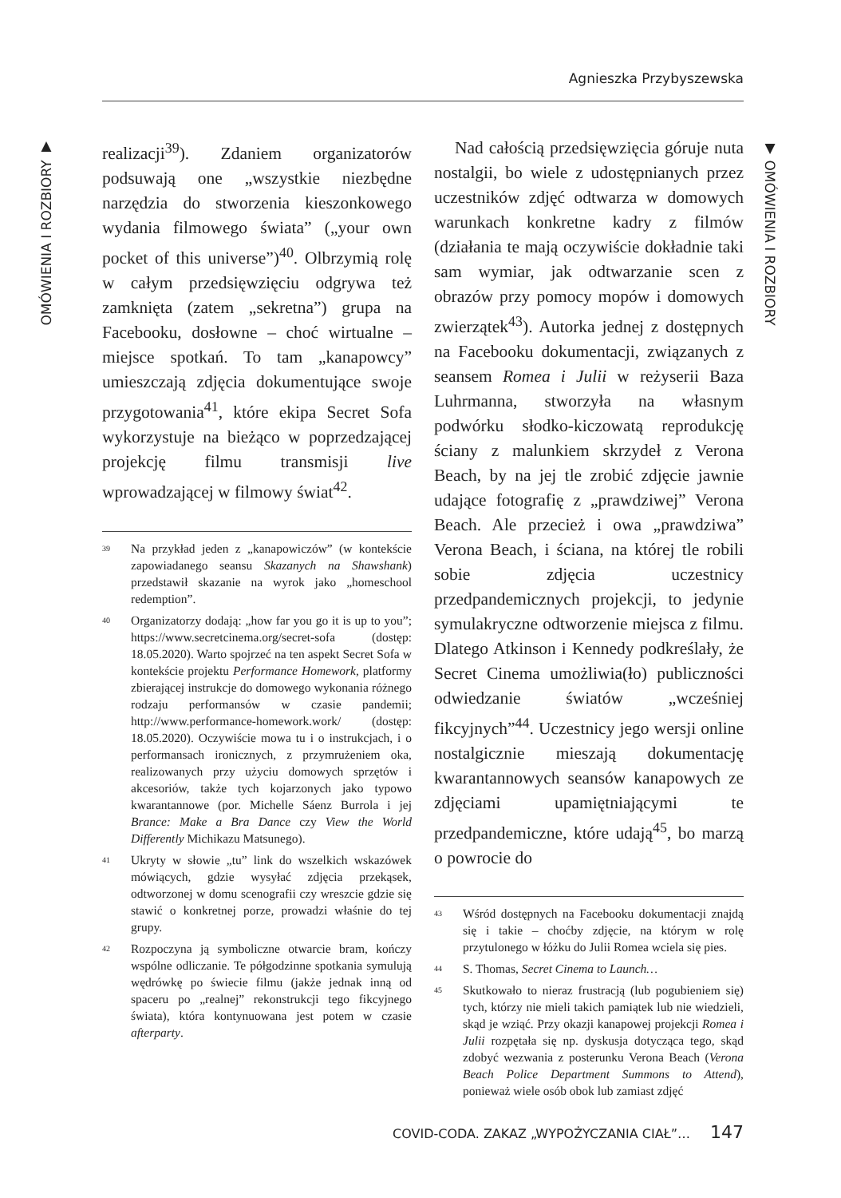Agnieszka Przybyszewska
OMÓWIENIA I ROZBIORY ▼
realizacji<sup>39</sup>). Zdaniem organizatorów podsuwają one „wszystkie niezbędne narzędzia do stworzenia kieszonkowego wydania filmowego świata” („your own pocket of this universe”)<sup>40</sup>. Olbrzymią rolę w całym przedsięwzięciu odgrywa też zamknięta (zatem „sekretna”) grupa na Facebooku, dosłowne – choć wirtualne – miejsce spotkań. To tam „kanapowcy” umieszczają zdjęcia dokumentujące swoje przygotowania<sup>41</sup>, które ekipa Secret Sofa wykorzystuje na bieżąco w poprzedzającej projekcję filmu transmisji live wprowadzającej w filmowy świat<sup>42</sup>.
<sup>39</sup> Na przykład jeden z „kanapowiczów” (w kontekście zapowiadanego seansu Skazanych na Shawshank) przedstawił skazanie na wyrok jako „homeschool redemption”.
<sup>40</sup> Organizatorzy dodają: „how far you go it is up to you”; https://www.secretcinema.org/secret-sofa (dostęp: 18.05.2020). Warto spojrzeć na ten aspekt Secret Sofa w kontekście projektu Performance Homework, platformy zbierającej instrukcje do domowego wykonania różnego rodzaju performansów w czasie pandemii; http://www.performance-homework.work/ (dostęp: 18.05.2020). Oczywiście mowa tu i o instrukcjach, i o performansach ironicznych, z przymrużeniem oka, realizowanych przy użyciu domowych sprzętów i akcesoriów, także tych kojarzonych jako typowo kwarantannowe (por. Michelle Sáenz Burrola i jej Brance: Make a Bra Dance czy View the World Differently Michikazu Matsunego).
<sup>41</sup> Ukryty w słowie „tu” link do wszelkich wskazówek mówiących, gdzie wysyłać zdjęcia przekąsek, odtworzonej w domu scenografii czy wreszcie gdzie się stawić o konkretnej porze, prowadzi właśnie do tej grupy.
<sup>42</sup> Rozpoczyna ją symboliczne otwarcie bram, kończy wspólne odliczanie. Te półgodzinne spotkania symulują wędrówkę po świecie filmu (jakże jednak inną od spaceru po „realnej” rekonstrukcji tego fikcyjnego świata), która kontynuowana jest potem w czasie afterparty.
Nad całością przedsięwzięcia góruje nuta nostalgii, bo wiele z udostępnianych przez uczestników zdjęć odtwarza w domowych warunkach konkretne kadry z filmów (działania te mają oczywiście dokładnie taki sam wymiar, jak odtwarzanie scen z obrazów przy pomocy mopów i domowych zwierzątek<sup>43</sup>). Autorka jednej z dostępnych na Facebooku dokumentacji, związanych z seansem Romea i Julii w reżyserii Baza Luhrmanna, stworzyła na własnym podwórku słodko-kiczowatą reprodukcję ściany z malunkiem skrzydeł z Verona Beach, by na jej tle zrobić zdjęcie jawnie udające fotografię z „prawdziwej” Verona Beach. Ale przecież i owa „prawdziwa” Verona Beach, i ściana, na której tle robili sobie zdjęcia uczestnicy przedpandemicznych projekcji, to jedynie symulakryczne odtworzenie miejsca z filmu. Dlatego Atkinson i Kennedy podkreślały, że Secret Cinema umożliwia(ło) publiczności odwiedzanie światów „wcześniej fikcyjnych”<sup>44</sup>. Uczestnicy jego wersji online nostalgicznie mieszają dokumentację kwarantannowych seansów kanapowych ze zdjęciami upamiętniającymi te przedpandemiczne, które udają<sup>45</sup>, bo marzą o powrocie do
<sup>43</sup> Wśród dostępnych na Facebooku dokumentacji znajdą się i takie – choćby zdjęcie, na którym w rolę przytulonego w łóżku do Julii Romea wciela się pies.
<sup>44</sup> S. Thomas, Secret Cinema to Launch…
<sup>45</sup> Skutkowało to nieraz frustracją (lub pogubieniem się) tych, którzy nie mieli takich pamiątek lub nie wiedzieli, skąd je wziąć. Przy okazji kanapowej projekcji Romea i Julii rozpętała się np. dyskusja dotycząca tego, skąd zdobyć wezwania z posterunku Verona Beach (Verona Beach Police Department Summons to Attend), ponieważ wiele osób obok lub zamiast zdjęć
▼ OMÓWIENIA I ROZBIORY
COVID-CODA. ZAKAZ „WYPOŻYCZANIA CIAŁ”… 147